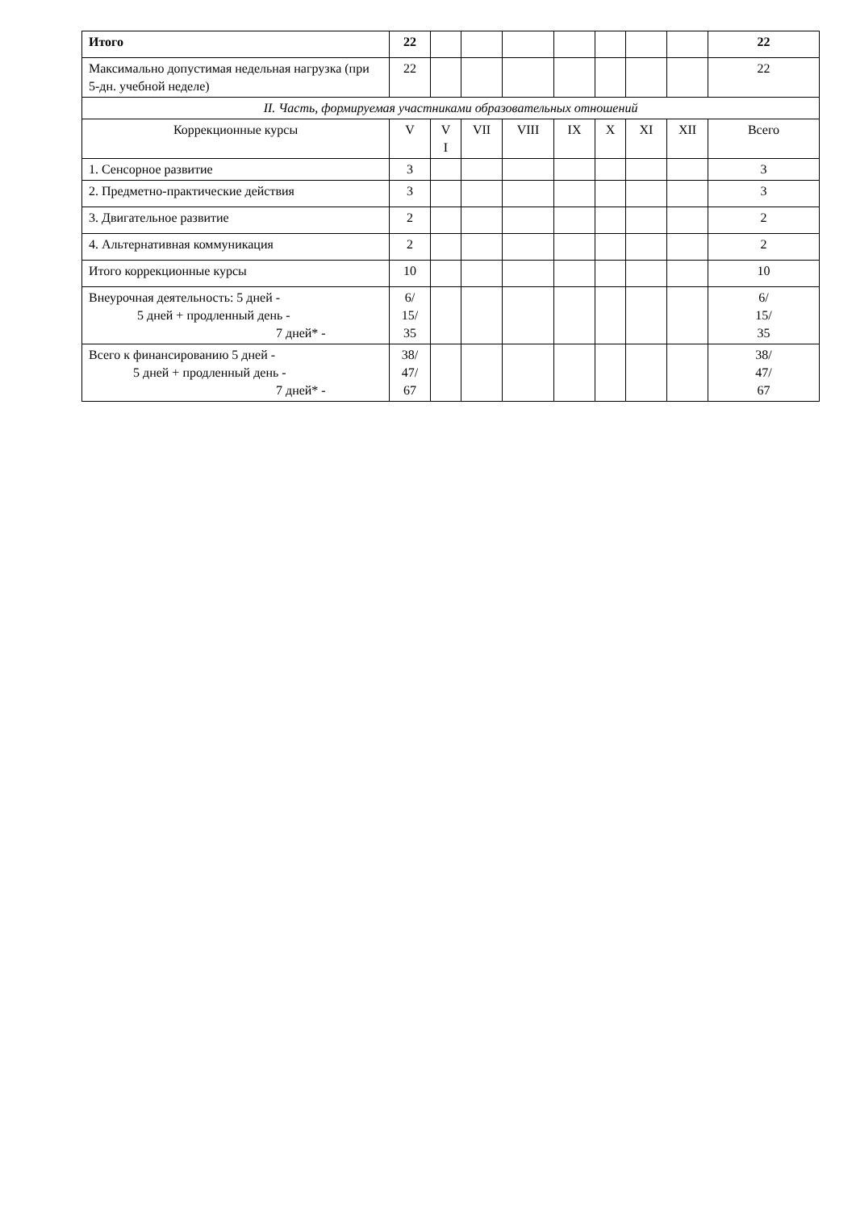| Итого | 22 | | | | | | | | 22 |
| Максимально допустимая недельная нагрузка (при 5-дн. учебной неделе) | 22 | | | | | | | | 22 |
| II. Часть, формируемая участниками образовательных отношений | | | | | | | | | |
| Коррекционные курсы | V | V I | VII | VIII | IX | X | XI | XII | Всего |
| 1. Сенсорное развитие | 3 | | | | | | | | 3 |
| 2. Предметно-практические действия | 3 | | | | | | | | 3 |
| 3. Двигательное развитие | 2 | | | | | | | | 2 |
| 4. Альтернативная коммуникация | 2 | | | | | | | | 2 |
| Итого коррекционные курсы | 10 | | | | | | | | 10 |
| Внеурочная деятельность: 5 дней - 5 дней + продленный день - 7 дней* - | 6/ 15/ 35 | | | | | | | | 6/ 15/ 35 |
| Всего к финансированию 5 дней - 5 дней + продленный день - 7 дней* - | 38/ 47/ 67 | | | | | | | | 38/ 47/ 67 |